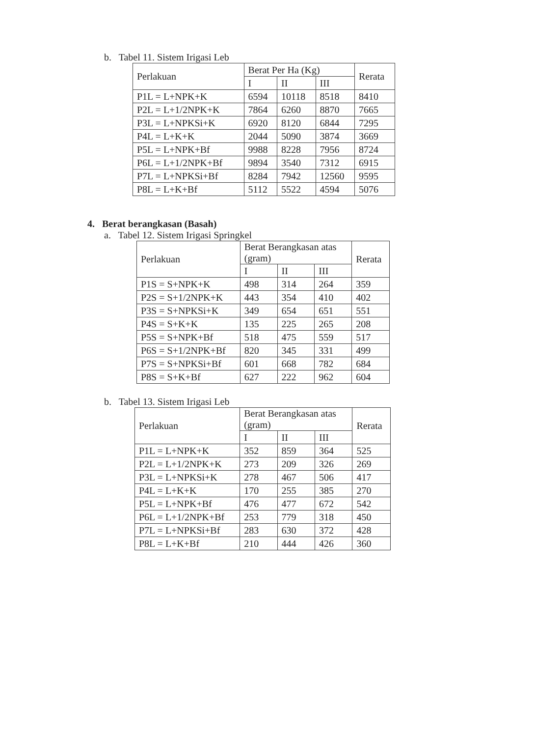b. Tabel 11. Sistem Irigasi Leb
| Perlakuan | Berat Per Ha (Kg) | | | Rerata |
| --- | --- | --- | --- | --- |
| | I | II | III | |
| P1L = L+NPK+K | 6594 | 10118 | 8518 | 8410 |
| P2L = L+1/2NPK+K | 7864 | 6260 | 8870 | 7665 |
| P3L = L+NPKSi+K | 6920 | 8120 | 6844 | 7295 |
| P4L = L+K+K | 2044 | 5090 | 3874 | 3669 |
| P5L = L+NPK+Bf | 9988 | 8228 | 7956 | 8724 |
| P6L = L+1/2NPK+Bf | 9894 | 3540 | 7312 | 6915 |
| P7L = L+NPKSi+Bf | 8284 | 7942 | 12560 | 9595 |
| P8L = L+K+Bf | 5112 | 5522 | 4594 | 5076 |
4. Berat berangkasan (Basah)
a. Tabel 12. Sistem Irigasi Springkel
| Perlakuan | Berat Berangkasan atas (gram) | | | Rerata |
| --- | --- | --- | --- | --- |
| | I | II | III | |
| P1S = S+NPK+K | 498 | 314 | 264 | 359 |
| P2S = S+1/2NPK+K | 443 | 354 | 410 | 402 |
| P3S = S+NPKSi+K | 349 | 654 | 651 | 551 |
| P4S = S+K+K | 135 | 225 | 265 | 208 |
| P5S = S+NPK+Bf | 518 | 475 | 559 | 517 |
| P6S = S+1/2NPK+Bf | 820 | 345 | 331 | 499 |
| P7S = S+NPKSi+Bf | 601 | 668 | 782 | 684 |
| P8S = S+K+Bf | 627 | 222 | 962 | 604 |
b. Tabel 13. Sistem Irigasi Leb
| Perlakuan | Berat Berangkasan atas (gram) | | | Rerata |
| --- | --- | --- | --- | --- |
| | I | II | III | |
| P1L = L+NPK+K | 352 | 859 | 364 | 525 |
| P2L = L+1/2NPK+K | 273 | 209 | 326 | 269 |
| P3L = L+NPKSi+K | 278 | 467 | 506 | 417 |
| P4L = L+K+K | 170 | 255 | 385 | 270 |
| P5L = L+NPK+Bf | 476 | 477 | 672 | 542 |
| P6L = L+1/2NPK+Bf | 253 | 779 | 318 | 450 |
| P7L = L+NPKSi+Bf | 283 | 630 | 372 | 428 |
| P8L = L+K+Bf | 210 | 444 | 426 | 360 |